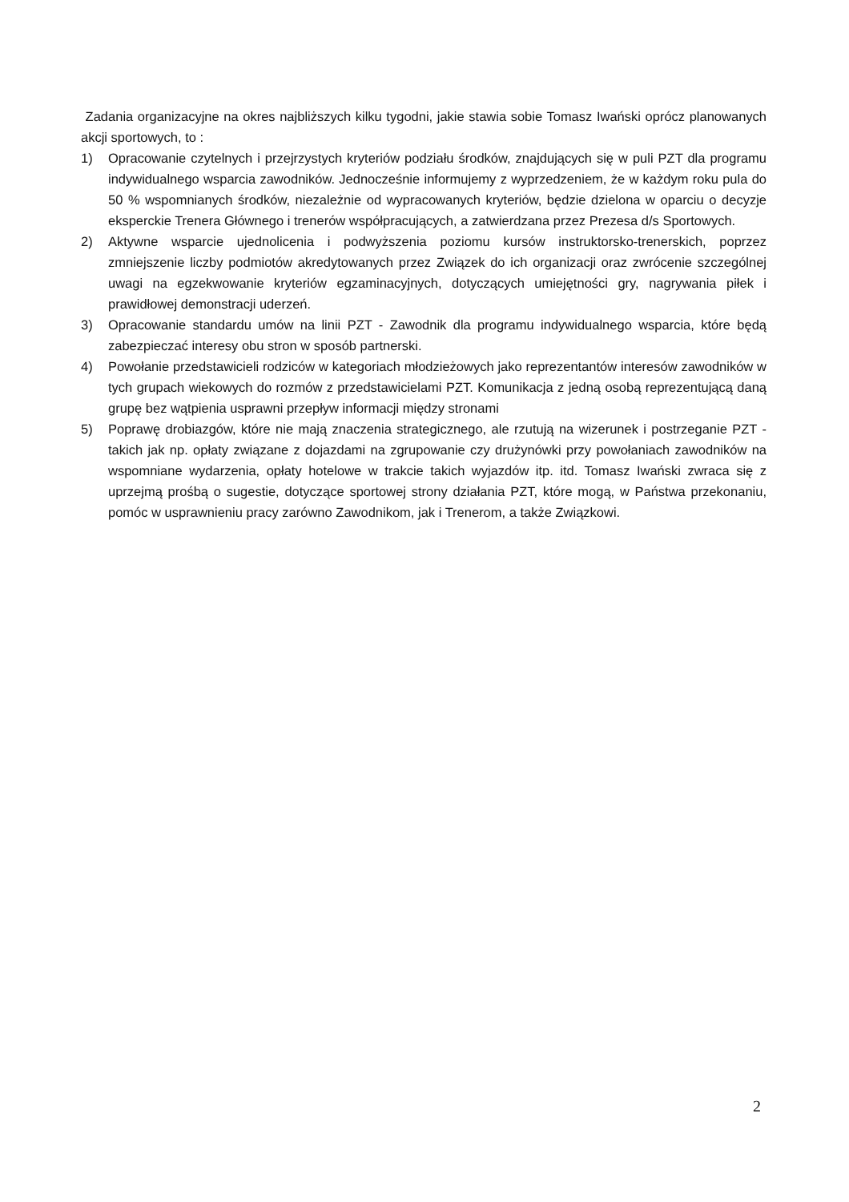Zadania organizacyjne na okres najbliższych kilku tygodni, jakie stawia sobie Tomasz Iwański oprócz planowanych akcji sportowych, to :
1) Opracowanie czytelnych i przejrzystych kryteriów podziału środków, znajdujących się w puli PZT dla programu indywidualnego wsparcia zawodników. Jednocześnie informujemy z wyprzedzeniem, że w każdym roku pula do 50 % wspomnianych środków, niezależnie od wypracowanych kryteriów, będzie dzielona w oparciu o decyzje eksperckie Trenera Głównego i trenerów współpracujących, a zatwierdzana przez Prezesa d/s Sportowych.
2) Aktywne wsparcie ujednolicenia i podwyższenia poziomu kursów instruktorsko-trenerskich, poprzez zmniejszenie liczby podmiotów akredytowanych przez Związek do ich organizacji oraz zwrócenie szczególnej uwagi na egzekwowanie kryteriów egzaminacyjnych, dotyczących umiejętności gry, nagrywania piłek i prawidłowej demonstracji uderzeń.
3) Opracowanie standardu umów na linii PZT - Zawodnik dla programu indywidualnego wsparcia, które będą zabezpieczać interesy obu stron w sposób partnerski.
4) Powołanie przedstawicieli rodziców w kategoriach młodzieżowych jako reprezentantów interesów zawodników w tych grupach wiekowych do rozmów z przedstawicielami PZT. Komunikacja z jedną osobą reprezentującą daną grupę bez wątpienia usprawni przepływ informacji między stronami
5) Poprawę drobiazgów, które nie mają znaczenia strategicznego, ale rzutują na wizerunek i postrzeganie PZT - takich jak np. opłaty związane z dojazdami na zgrupowanie czy drużynówki przy powołaniach zawodników na wspomniane wydarzenia, opłaty hotelowe w trakcie takich wyjazdów itp. itd. Tomasz Iwański zwraca się z uprzejmą prośbą o sugestie, dotyczące sportowej strony działania PZT, które mogą, w Państwa przekonaniu, pomóc w usprawnieniu pracy zarówno Zawodnikom, jak i Trenerom, a także Związkowi.
2